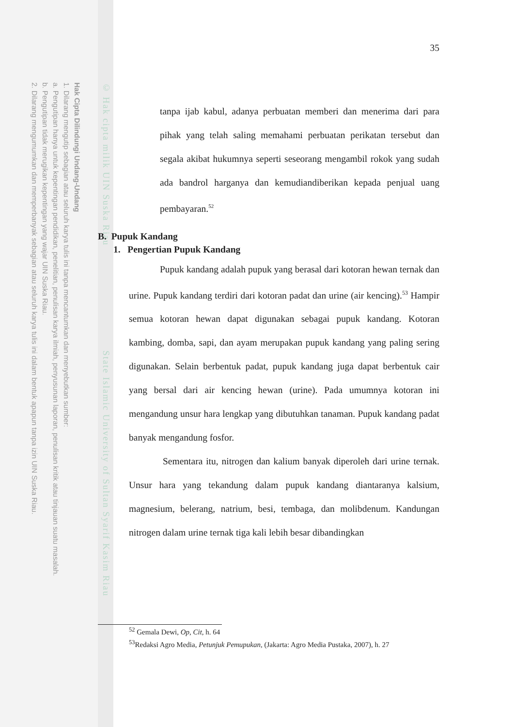Hak Cipta Dilindungi Undang-Undang
1. Dilarang mengutip sebagian atau seluruh karya tulis ini tanpa mencantumkan dan menyebutkan sumber:
a. Pengutipan hanya untuk kepentingan pendidikan, penelitian, penulisan karya ilmiah, penyusunan laporan, penulisan kritik atau tinjauan suatu masalah.
b. Pengutipan tidak merugikan kepentingan yang wajar UIN Suska Riau.
2. Dilarang mengumumkan dan memperbanyak sebagian atau seluruh karya tulis ini dalam bentuk apapun tanpa izin UIN Suska Riau.
© Hak cipta milik UIN Suska Riau State Islamic University of Sultan Syarif Kasim Riau
35
tanpa ijab kabul, adanya perbuatan memberi dan menerima dari para pihak yang telah saling memahami perbuatan perikatan tersebut dan segala akibat hukumnya seperti seseorang mengambil rokok yang sudah ada bandrol harganya dan kemudiandiberikan kepada penjual uang pembayaran.<sup>52</sup>
B. Pupuk Kandang
1. Pengertian Pupuk Kandang
Pupuk kandang adalah pupuk yang berasal dari kotoran hewan ternak dan urine. Pupuk kandang terdiri dari kotoran padat dan urine (air kencing).<sup>53</sup> Hampir semua kotoran hewan dapat digunakan sebagai pupuk kandang. Kotoran kambing, domba, sapi, dan ayam merupakan pupuk kandang yang paling sering digunakan. Selain berbentuk padat, pupuk kandang juga dapat berbentuk cair yang bersal dari air kencing hewan (urine). Pada umumnya kotoran ini mengandung unsur hara lengkap yang dibutuhkan tanaman. Pupuk kandang padat banyak mengandung fosfor.
Sementara itu, nitrogen dan kalium banyak diperoleh dari urine ternak. Unsur hara yang tekandung dalam pupuk kandang diantaranya kalsium, magnesium, belerang, natrium, besi, tembaga, dan molibdenum. Kandungan nitrogen dalam urine ternak tiga kali lebih besar dibandingkan
<sup>52</sup> Gemala Dewi, Op, Cit, h. 64
<sup>53</sup> Redaksi Agro Media, Petunjuk Pemupukan, (Jakarta: Agro Media Pustaka, 2007), h. 27